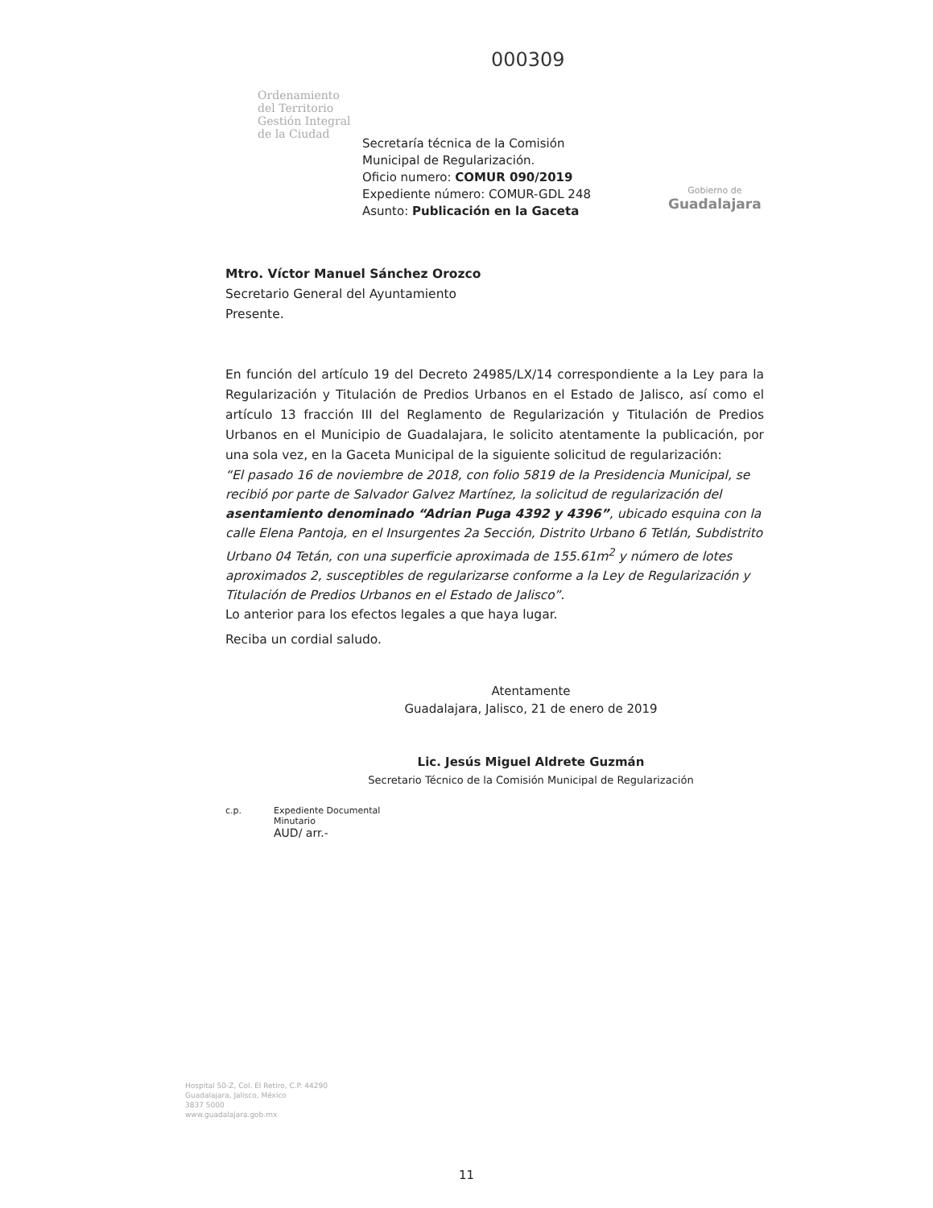Ordenamiento
del Territorio
Gestión Integral
de la Ciudad
000309
Secretaría técnica de la Comisión
Municipal de Regularización.
Oficio numero: COMUR 090/2019
Expediente número: COMUR-GDL 248
Asunto: Publicación en la Gaceta
Gobierno de
Guadalajara
Mtro. Víctor Manuel Sánchez Orozco
Secretario General del Ayuntamiento
Presente.
En función del artículo 19 del Decreto 24985/LX/14 correspondiente a la Ley para la Regularización y Titulación de Predios Urbanos en el Estado de Jalisco, así como el artículo 13 fracción III del Reglamento de Regularización y Titulación de Predios Urbanos en el Municipio de Guadalajara, le solicito atentamente la publicación, por una sola vez, en la Gaceta Municipal de la siguiente solicitud de regularización:
“El pasado 16 de noviembre de 2018, con folio 5819 de la Presidencia Municipal, se recibió por parte de Salvador Galvez Martínez, la solicitud de regularización del asentamiento denominado “Adrian Puga 4392 y 4396”, ubicado esquina con la calle Elena Pantoja, en el Insurgentes 2a Sección, Distrito Urbano 6 Tetlán, Subdistrito Urbano 04 Tetán, con una superficie aproximada de 155.61m<sup>2</sup> y número de lotes aproximados 2, susceptibles de regularizarse conforme a la Ley de Regularización y Titulación de Predios Urbanos en el Estado de Jalisco”.
Lo anterior para los efectos legales a que haya lugar.
Reciba un cordial saludo.
Atentamente
Guadalajara, Jalisco, 21 de enero de 2019
Lic. Jesús Miguel Aldrete Guzmán
Secretario Técnico de la Comisión Municipal de Regularización
c.p. Expediente Documental
Minutario
AUD/ arr.-
Hospital 50-Z, Col. El Retiro, C.P. 44290
Guadalajara, Jalisco, México
3837 5000
www.guadalajara.gob.mx
11